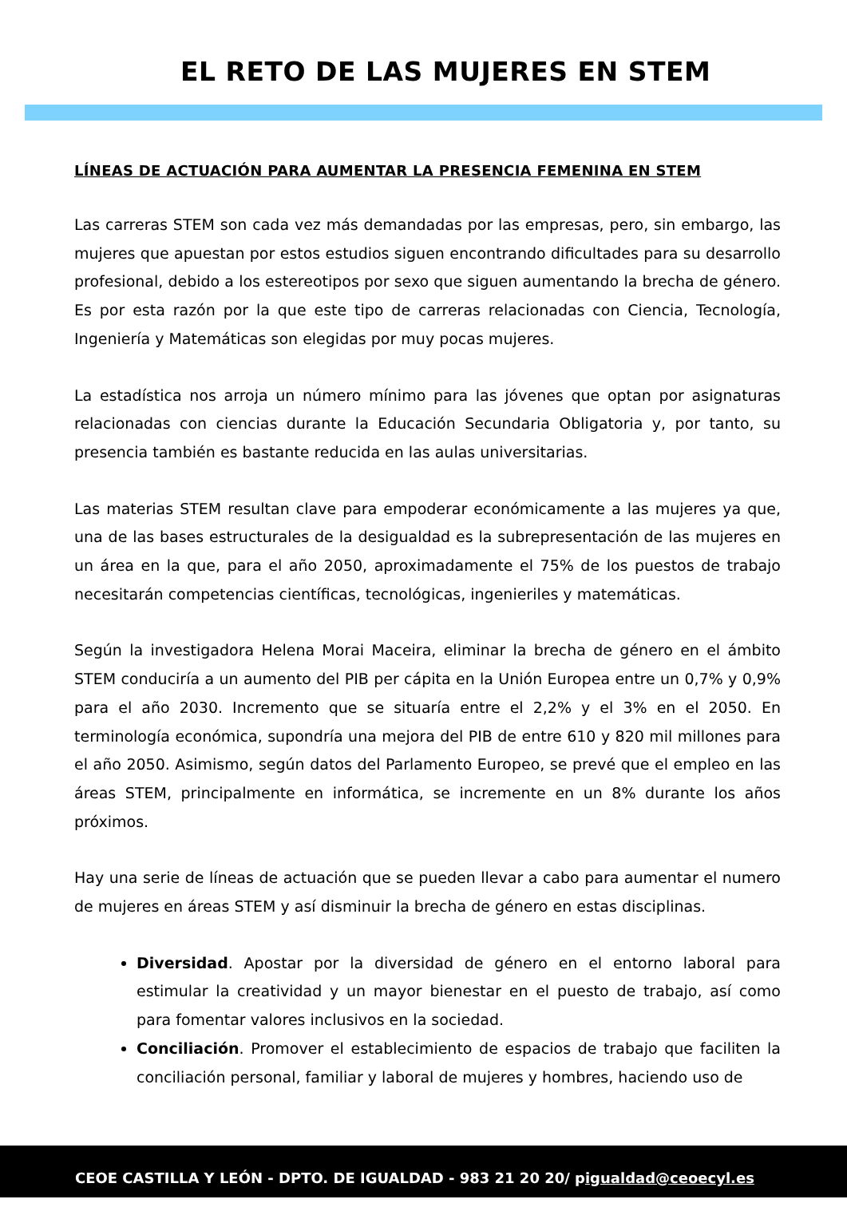EL RETO DE LAS MUJERES EN STEM
LÍNEAS DE ACTUACIÓN PARA AUMENTAR LA PRESENCIA FEMENINA EN STEM
Las carreras STEM son cada vez más demandadas por las empresas, pero, sin embargo, las mujeres que apuestan por estos estudios siguen encontrando dificultades para su desarrollo profesional, debido a los estereotipos por sexo que siguen aumentando la brecha de género. Es por esta razón por la que este tipo de carreras relacionadas con Ciencia, Tecnología, Ingeniería y Matemáticas son elegidas por muy pocas mujeres.
La estadística nos arroja un número mínimo para las jóvenes que optan por asignaturas relacionadas con ciencias durante la Educación Secundaria Obligatoria y, por tanto, su presencia también es bastante reducida en las aulas universitarias.
Las materias STEM resultan clave para empoderar económicamente a las mujeres ya que, una de las bases estructurales de la desigualdad es la subrepresentación de las mujeres en un área en la que, para el año 2050, aproximadamente el 75% de los puestos de trabajo necesitarán competencias científicas, tecnológicas, ingenieriles y matemáticas.
Según la investigadora Helena Morai Maceira, eliminar la brecha de género en el ámbito STEM conduciría a un aumento del PIB per cápita en la Unión Europea entre un 0,7% y 0,9% para el año 2030. Incremento que se situaría entre el 2,2% y el 3% en el 2050. En terminología económica, supondría una mejora del PIB de entre 610 y 820 mil millones para el año 2050. Asimismo, según datos del Parlamento Europeo, se prevé que el empleo en las áreas STEM, principalmente en informática, se incremente en un 8% durante los años próximos.
Hay una serie de líneas de actuación que se pueden llevar a cabo para aumentar el numero de mujeres en áreas STEM y así disminuir la brecha de género en estas disciplinas.
Diversidad. Apostar por la diversidad de género en el entorno laboral para estimular la creatividad y un mayor bienestar en el puesto de trabajo, así como para fomentar valores inclusivos en la sociedad.
Conciliación. Promover el establecimiento de espacios de trabajo que faciliten la conciliación personal, familiar y laboral de mujeres y hombres, haciendo uso de
CEOE CASTILLA Y LEÓN - DPTO. DE IGUALDAD - 983 21 20 20/ pigualdad@ceoecyl.es